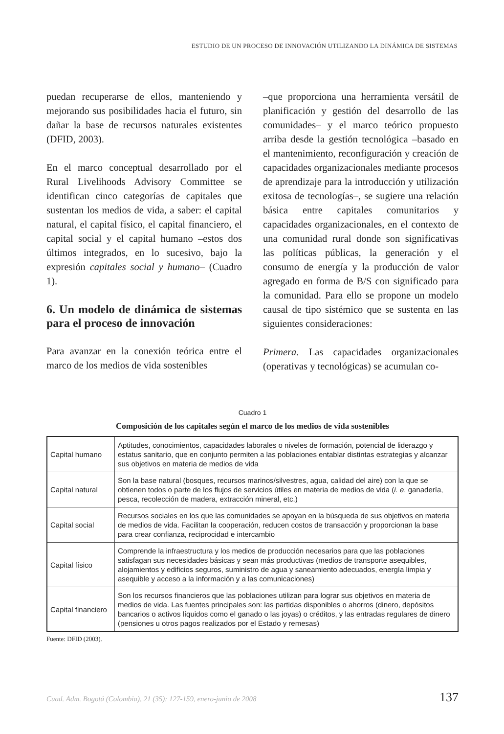ESTUDIO DE UN PROCESO DE INNOVACIÓN UTILIZANDO LA DINÁMICA DE SISTEMAS
puedan recuperarse de ellos, manteniendo y mejorando sus posibilidades hacia el futuro, sin dañar la base de recursos naturales existentes (DFID, 2003).
En el marco conceptual desarrollado por el Rural Livelihoods Advisory Committee se identifican cinco categorías de capitales que sustentan los medios de vida, a saber: el capital natural, el capital físico, el capital financiero, el capital social y el capital humano –estos dos últimos integrados, en lo sucesivo, bajo la expresión capitales social y humano– (Cuadro 1).
6. Un modelo de dinámica de sistemas para el proceso de innovación
Para avanzar en la conexión teórica entre el marco de los medios de vida sostenibles
–que proporciona una herramienta versátil de planificación y gestión del desarrollo de las comunidades– y el marco teórico propuesto arriba desde la gestión tecnológica –basado en el mantenimiento, reconfiguración y creación de capacidades organizacionales mediante procesos de aprendizaje para la introducción y utilización exitosa de tecnologías–, se sugiere una relación básica entre capitales comunitarios y capacidades organizacionales, en el contexto de una comunidad rural donde son significativas las políticas públicas, la generación y el consumo de energía y la producción de valor agregado en forma de B/S con significado para la comunidad. Para ello se propone un modelo causal de tipo sistémico que se sustenta en las siguientes consideraciones:
Primera. Las capacidades organizacionales (operativas y tecnológicas) se acumulan co-
Cuadro 1
Composición de los capitales según el marco de los medios de vida sostenibles
| Capital humano | Aptitudes, conocimientos, capacidades laborales o niveles de formación, potencial de liderazgo y estatus sanitario, que en conjunto permiten a las poblaciones entablar distintas estrategias y alcanzar sus objetivos en materia de medios de vida |
| Capital natural | Son la base natural (bosques, recursos marinos/silvestres, agua, calidad del aire) con la que se obtienen todos o parte de los flujos de servicios útiles en materia de medios de vida ( i. e . ganadería, pesca, recolección de madera, extracción mineral, etc.) |
| Capital social | Recursos sociales en los que las comunidades se apoyan en la búsqueda de sus objetivos en materia de medios de vida. Facilitan la cooperación, reducen costos de transacción y proporcionan la base para crear confianza, reciprocidad e intercambio |
| Capital físico | Comprende la infraestructura y los medios de producción necesarios para que las poblaciones satisfagan sus necesidades básicas y sean más productivas (medios de transporte asequibles, alojamientos y edificios seguros, suministro de agua y saneamiento adecuados, energía limpia y asequible y acceso a la información y a las comunicaciones) |
| Capital financiero | Son los recursos financieros que las poblaciones utilizan para lograr sus objetivos en materia de medios de vida. Las fuentes principales son: las partidas disponibles o ahorros (dinero, depósitos bancarios o activos líquidos como el ganado o las joyas) o créditos, y las entradas regulares de dinero (pensiones u otros pagos realizados por el Estado y remesas) |
Fuente: DFID (2003).
Cuad. Adm. Bogotá (Colombia), 21 (35): 127-159, enero-junio de 2008 137